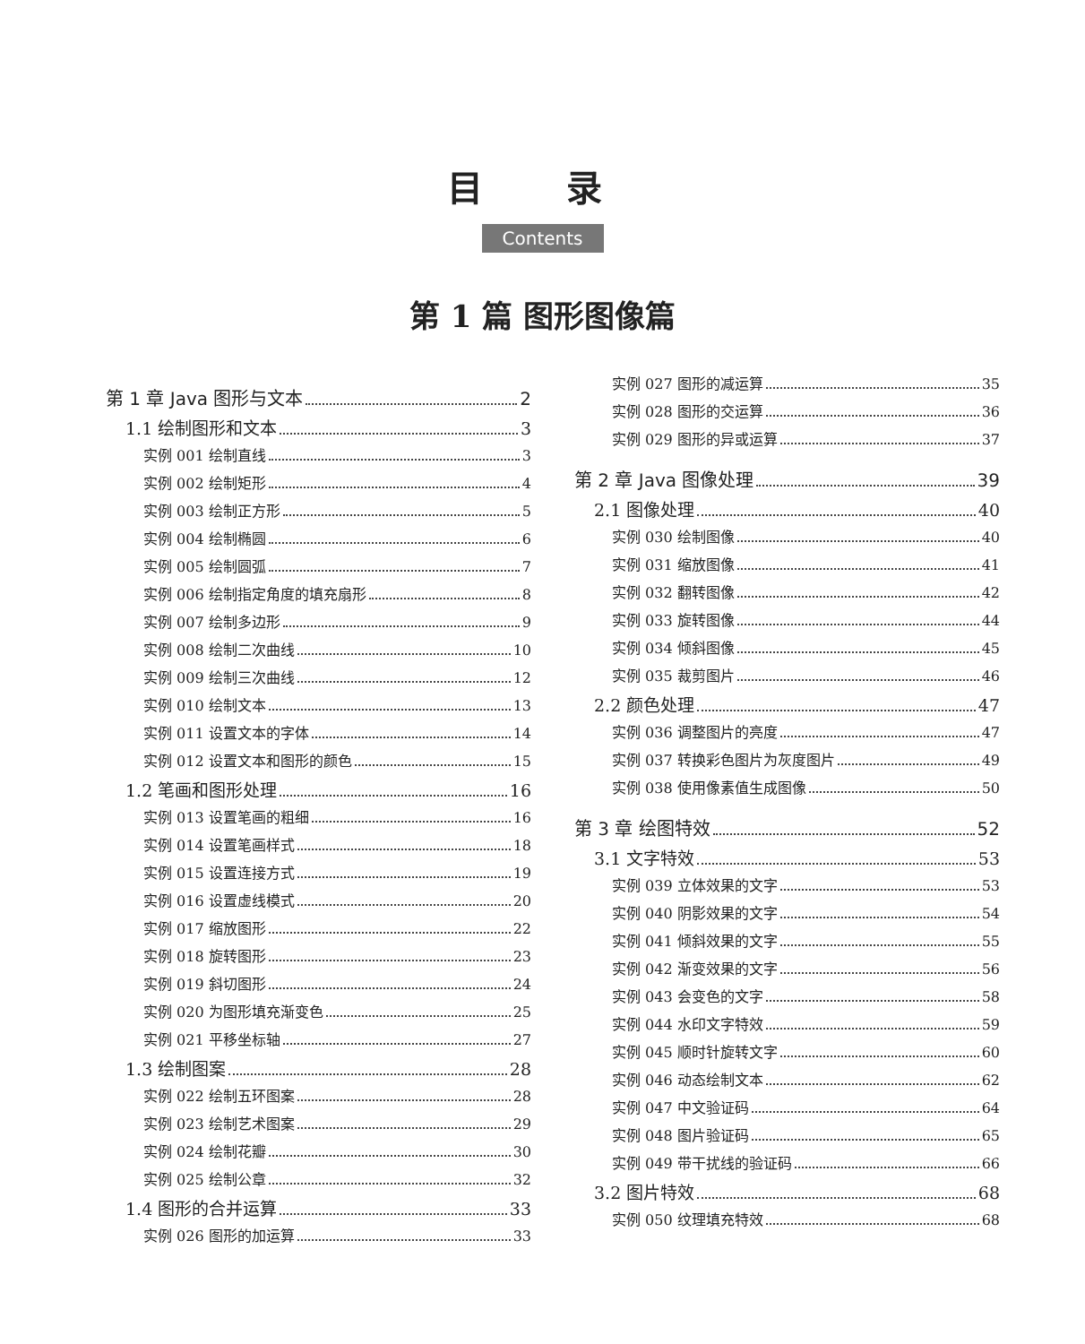目 录
Contents
第 1 篇 图形图像篇
第 1 章 Java 图形与文本 2
1.1 绘制图形和文本 3
实例 001 绘制直线 3
实例 002 绘制矩形 4
实例 003 绘制正方形 5
实例 004 绘制椭圆 6
实例 005 绘制圆弧 7
实例 006 绘制指定角度的填充扇形 8
实例 007 绘制多边形 9
实例 008 绘制二次曲线 10
实例 009 绘制三次曲线 12
实例 010 绘制文本 13
实例 011 设置文本的字体 14
实例 012 设置文本和图形的颜色 15
1.2 笔画和图形处理 16
实例 013 设置笔画的粗细 16
实例 014 设置笔画样式 18
实例 015 设置连接方式 19
实例 016 设置虚线模式 20
实例 017 缩放图形 22
实例 018 旋转图形 23
实例 019 斜切图形 24
实例 020 为图形填充渐变色 25
实例 021 平移坐标轴 27
1.3 绘制图案 28
实例 022 绘制五环图案 28
实例 023 绘制艺术图案 29
实例 024 绘制花瓣 30
实例 025 绘制公章 32
1.4 图形的合并运算 33
实例 026 图形的加运算 33
实例 027 图形的减运算 35
实例 028 图形的交运算 36
实例 029 图形的异或运算 37
第 2 章 Java 图像处理 39
2.1 图像处理 40
实例 030 绘制图像 40
实例 031 缩放图像 41
实例 032 翻转图像 42
实例 033 旋转图像 44
实例 034 倾斜图像 45
实例 035 裁剪图片 46
2.2 颜色处理 47
实例 036 调整图片的亮度 47
实例 037 转换彩色图片为灰度图片 49
实例 038 使用像素值生成图像 50
第 3 章 绘图特效 52
3.1 文字特效 53
实例 039 立体效果的文字 53
实例 040 阴影效果的文字 54
实例 041 倾斜效果的文字 55
实例 042 渐变效果的文字 56
实例 043 会变色的文字 58
实例 044 水印文字特效 59
实例 045 顺时针旋转文字 60
实例 046 动态绘制文本 62
实例 047 中文验证码 64
实例 048 图片验证码 65
实例 049 带干扰线的验证码 66
3.2 图片特效 68
实例 050 纹理填充特效 68